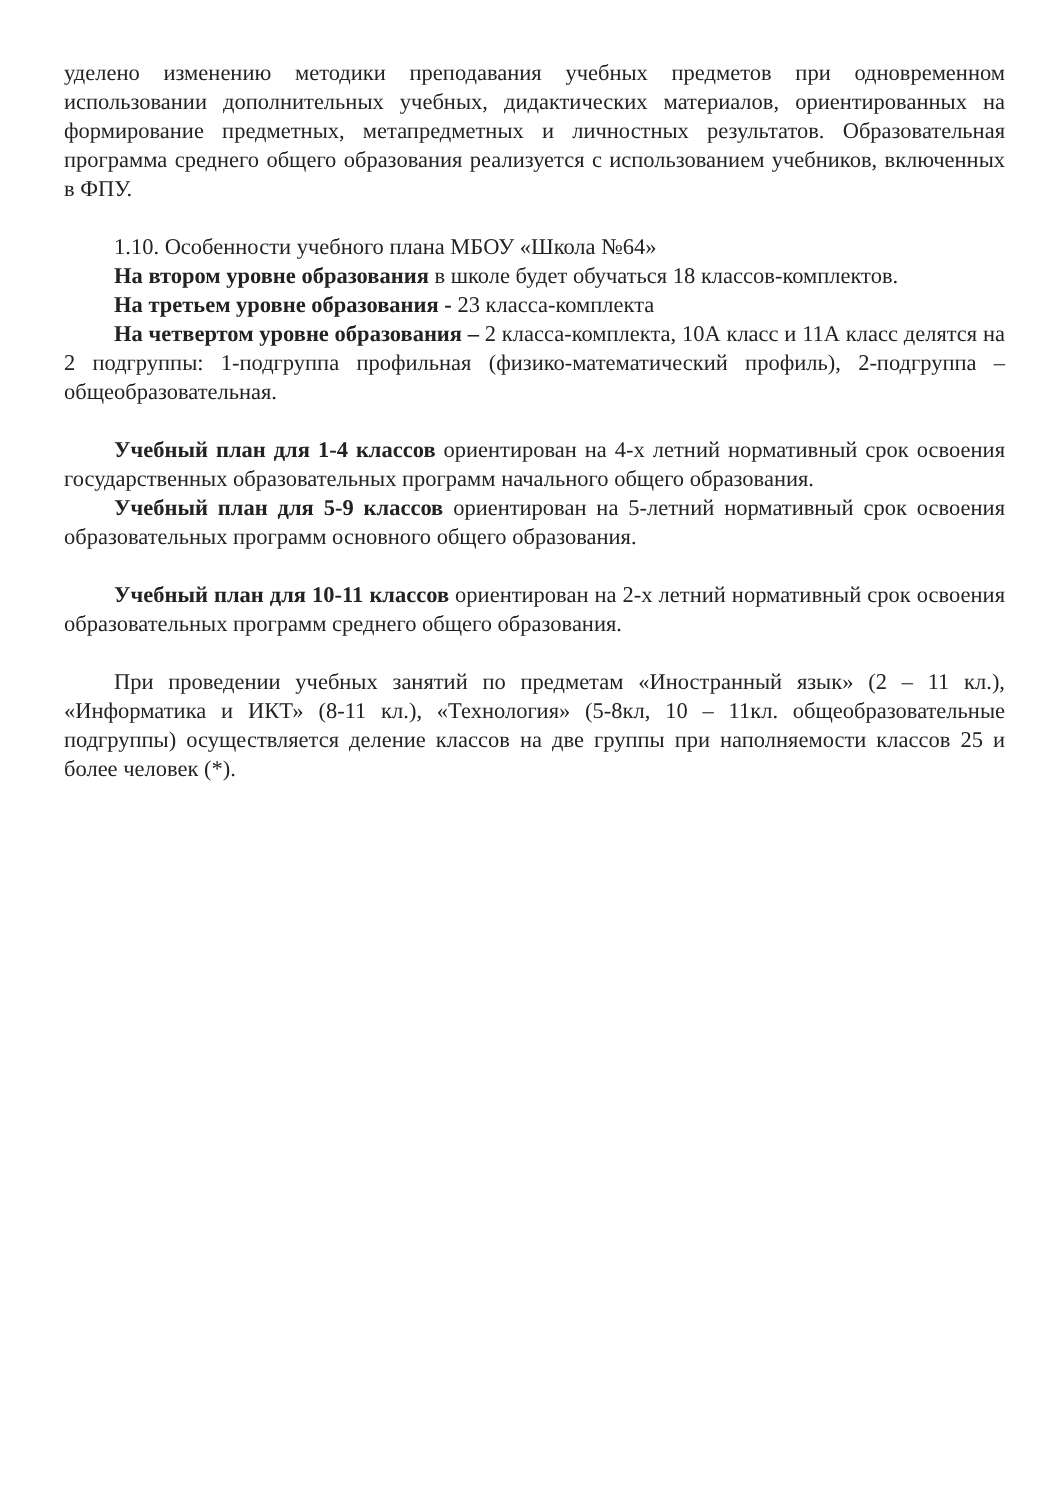уделено изменению методики преподавания учебных предметов при одновременном использовании дополнительных учебных, дидактических материалов, ориентированных на формирование предметных, метапредметных и личностных результатов. Образовательная программа среднего общего образования реализуется с использованием учебников, включенных в ФПУ.
1.10. Особенности учебного плана МБОУ «Школа №64»
На втором уровне образования в школе будет обучаться 18 классов-комплектов.
На третьем уровне образования - 23 класса-комплекта
На четвертом уровне образования – 2 класса-комплекта, 10А класс и 11А класс делятся на 2 подгруппы: 1-подгруппа профильная (физико-математический профиль), 2-подгруппа – общеобразовательная.
Учебный план для 1-4 классов ориентирован на 4-х летний нормативный срок освоения государственных образовательных программ начального общего образования.
Учебный план для 5-9 классов ориентирован на 5-летний нормативный срок освоения образовательных программ основного общего образования.
Учебный план для 10-11 классов ориентирован на 2-х летний нормативный срок освоения образовательных программ среднего общего образования.
При проведении учебных занятий по предметам «Иностранный язык» (2 – 11 кл.), «Информатика и ИКТ» (8-11 кл.), «Технология» (5-8кл, 10 – 11кл. общеобразовательные подгруппы) осуществляется деление классов на две группы при наполняемости классов 25 и более человек (*).